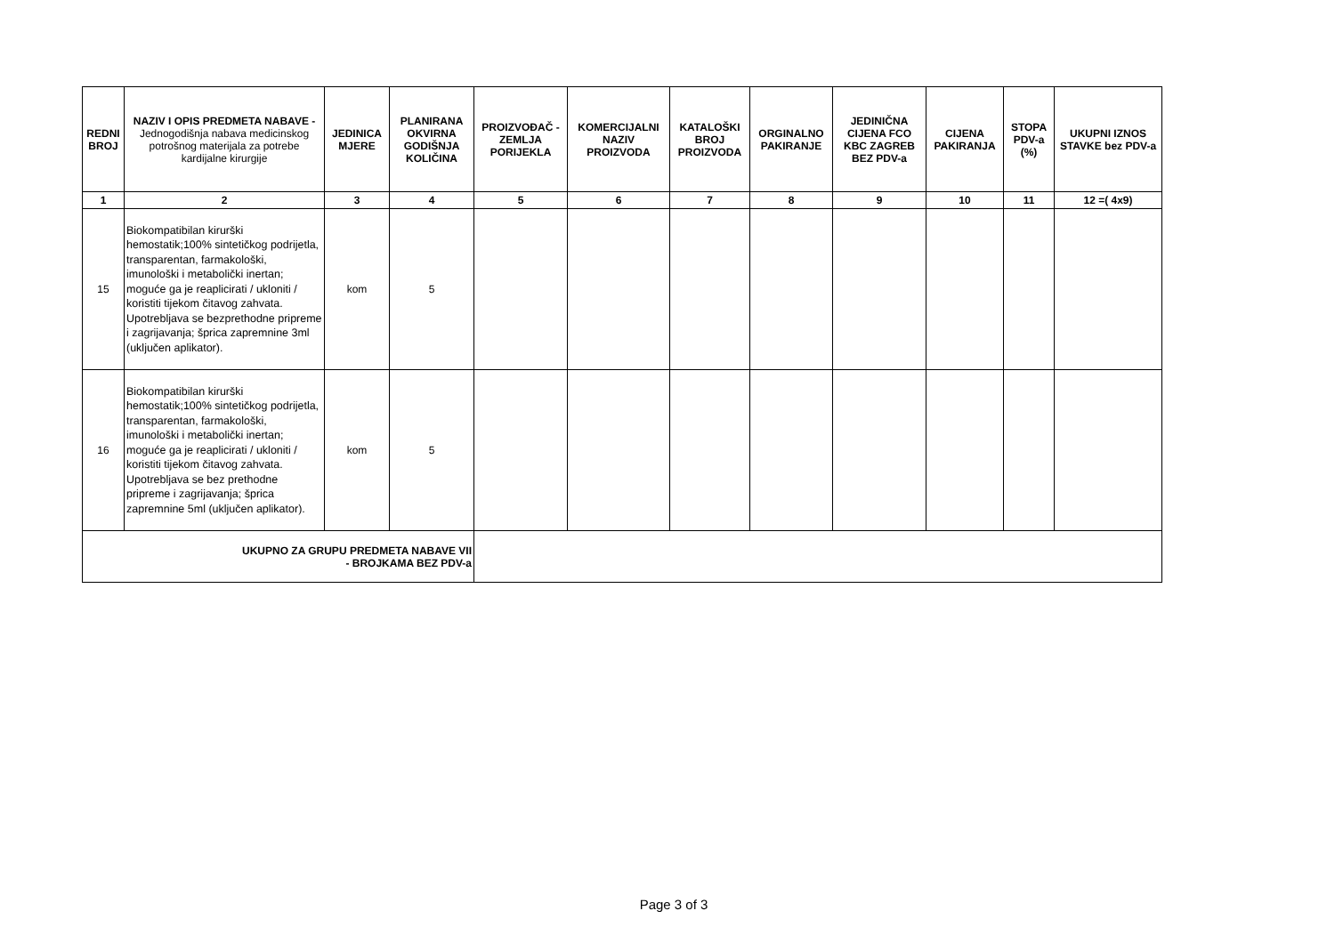| REDNI BROJ | NAZIV I OPIS PREDMETA NABAVE - Jednogodišnja nabava medicinskog potrošnog materijala za potrebe kardijalne kirurgije | JEDINICA MJERE | PLANIRANA OKVIRNA GODIŠNJA KOLIČINA | PROIZVOĐAČ -ZEMLJA PORIJEKLA | KOMERCIJALNI NAZIV PROIZVODA | KATALOŠKI BROJ PROIZVODA | ORGINALNO PAKIRANJE | JEDINIČNA CIJENA FCO KBC ZAGREB BEZ PDV-a | CIJENA PAKIRANJA | STOPA PDV-a (%) | UKUPNI IZNOS STAVKE bez PDV-a |
| --- | --- | --- | --- | --- | --- | --- | --- | --- | --- | --- | --- |
| 1 | 2 | 3 | 4 | 5 | 6 | 7 | 8 | 9 | 10 | 11 | 12 =( 4x9) |
| 15 | Biokompatibilan kirurški hemostatik;100% sintetičkog podrijetla, transparentan, farmakološki, imunološki i metabolički inertan; moguće ga je reaplicirati / ukloniti / koristiti tijekom čitavog zahvata. Upotrebljava se bezprethodne pripreme i zagrijavanja; šprica zapremnine 3ml (uključen aplikator). | kom | 5 | | | | | | | | |
| 16 | Biokompatibilan kirurški hemostatik;100% sintetičkog podrijetla, transparentan, farmakološki, imunološki i metabolički inertan; moguće ga je reaplicirati / ukloniti / koristiti tijekom čitavog zahvata. Upotrebljava se bez prethodne pripreme i zagrijavanja; šprica zapremnine 5ml (uključen aplikator). | kom | 5 | | | | | | | | |
| UKUPNO ZA GRUPU PREDMETA NABAVE VII - BROJKAMA BEZ PDV-a | | | | | | | | | | | |
Page 3 of 3